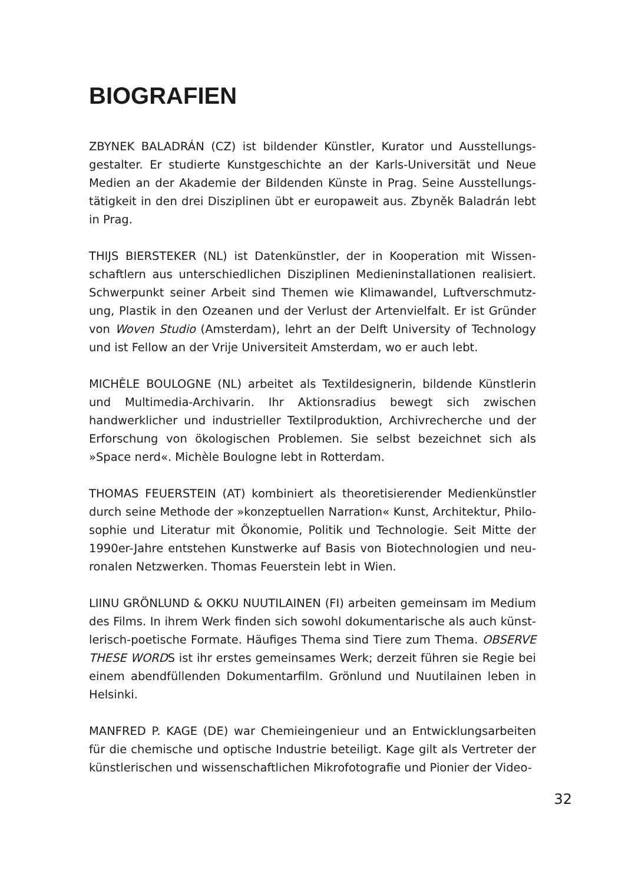BIOGRAFIEN
ZBYNEK BALADRÁN (CZ) ist bildender Künstler, Kurator und Ausstellungs­gestalter. Er studierte Kunstgeschichte an der Karls-Universität und Neue Medien an der Akademie der Bildenden Künste in Prag. Seine Ausstellungs­tätigkeit in den drei Disziplinen übt er europaweit aus. Zbyněk Baladrán lebt in Prag.
THIJS BIERSTEKER (NL) ist Datenkünstler, der in Kooperation mit Wissen­schaftlern aus unterschiedlichen Disziplinen Medieninstallationen realisiert. Schwerpunkt seiner Arbeit sind Themen wie Klimawandel, Luftverschmutz­ung, Plastik in den Ozeanen und der Verlust der Artenvielfalt. Er ist Gründer von Woven Studio (Amsterdam), lehrt an der Delft University of Technology und ist Fellow an der Vrije Universiteit Amsterdam, wo er auch lebt.
MICHÈLE BOULOGNE (NL) arbeitet als Textildesignerin, bildende Künstlerin und Multimedia-Archivarin. Ihr Aktionsradius bewegt sich zwischen handwerklicher und industrieller Textilproduktion, Archivrecherche und der Erforschung von ökologischen Problemen. Sie selbst bezeichnet sich als »Space nerd«. Michèle Boulogne lebt in Rotterdam.
THOMAS FEUERSTEIN (AT) kombiniert als theoretisierender Medienkünstler durch seine Methode der »konzeptuellen Narration« Kunst, Architektur, Philo­sophie und Literatur mit Ökonomie, Politik und Technologie. Seit Mitte der 1990er-Jahre entstehen Kunstwerke auf Basis von Biotechnologien und neu­ronalen Netzwerken. Thomas Feuerstein lebt in Wien.
LIINU GRÖNLUND & OKKU NUUTILAINEN (FI) arbeiten gemeinsam im Medium des Films. In ihrem Werk finden sich sowohl dokumentarische als auch künst­lerisch-poetische Formate. Häufiges Thema sind Tiere zum Thema. OBSERVE THESE WORDS ist ihr erstes gemeinsames Werk; derzeit führen sie Regie bei einem abendfüllenden Dokumentarfilm. Grönlund und Nuutilainen leben in Helsinki.
MANFRED P. KAGE (DE) war Chemieingenieur und an Entwicklungsarbeiten für die chemische und optische Industrie beteiligt. Kage gilt als Vertreter der künstlerischen und wissenschaftlichen Mikrofotografie und Pionier der Video-
32